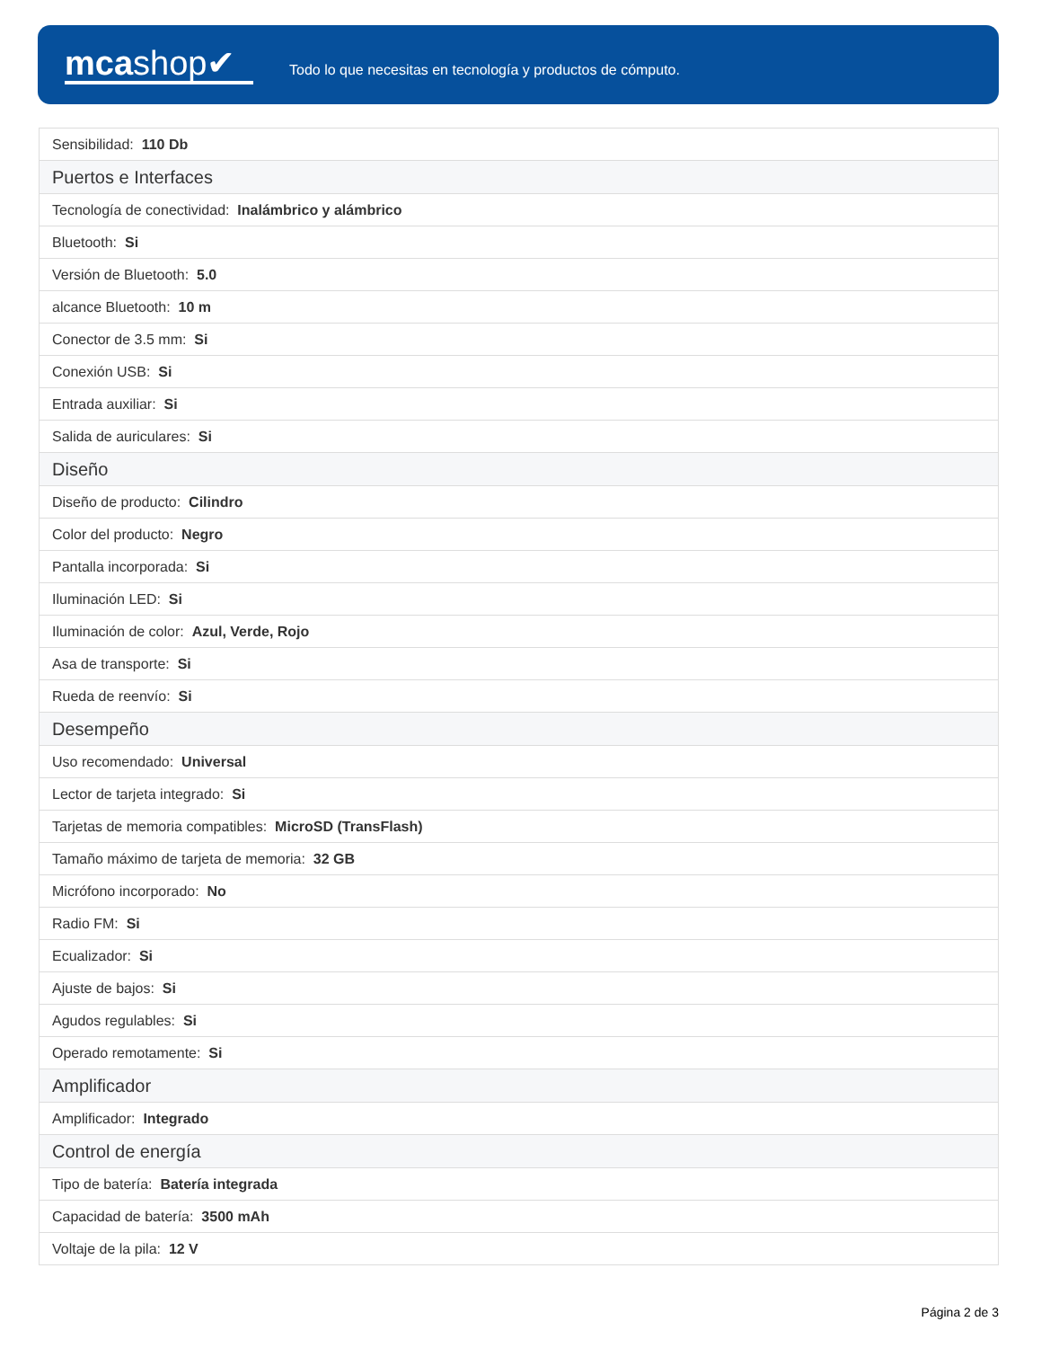mcashop✔
Todo lo que necesitas en tecnología y productos de cómputo.
| Sensibilidad: 110 Db |
| Puertos e Interfaces |
| Tecnología de conectividad: Inalámbrico y alámbrico |
| Bluetooth: Si |
| Versión de Bluetooth: 5.0 |
| alcance Bluetooth: 10 m |
| Conector de 3.5 mm: Si |
| Conexión USB: Si |
| Entrada auxiliar: Si |
| Salida de auriculares: Si |
| Diseño |
| Diseño de producto: Cilindro |
| Color del producto: Negro |
| Pantalla incorporada: Si |
| Iluminación LED: Si |
| Iluminación de color: Azul, Verde, Rojo |
| Asa de transporte: Si |
| Rueda de reenvío: Si |
| Desempeño |
| Uso recomendado: Universal |
| Lector de tarjeta integrado: Si |
| Tarjetas de memoria compatibles: MicroSD (TransFlash) |
| Tamaño máximo de tarjeta de memoria: 32 GB |
| Micrófono incorporado: No |
| Radio FM: Si |
| Ecualizador: Si |
| Ajuste de bajos: Si |
| Agudos regulables: Si |
| Operado remotamente: Si |
| Amplificador |
| Amplificador: Integrado |
| Control de energía |
| Tipo de batería: Batería integrada |
| Capacidad de batería: 3500 mAh |
| Voltaje de la pila: 12 V |
Página 2 de 3